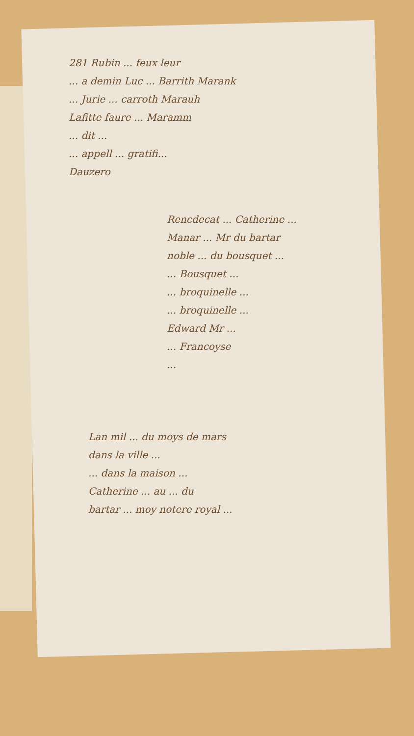281 Rubin ... feux leur
... a demin Luc ... Barrith Marank
... Jurie ... carroth Marauh
Lafitte faure ... Maramm
... dit ...
... appell ... gratifi...
Dauzero
Rencdecat ... Catherine ...
Manar ... Mr du bartar
noble ... du bousquet ...
... Bousquet ...
... broquinelle ...
... broquinelle ...
Edward Mr ...
... Francoyse
...
Lan mil ... du moys de mars
dans la ville ...
... dans la maison ...
Catherine ... au ... du
bartar ... moy notere royal ...